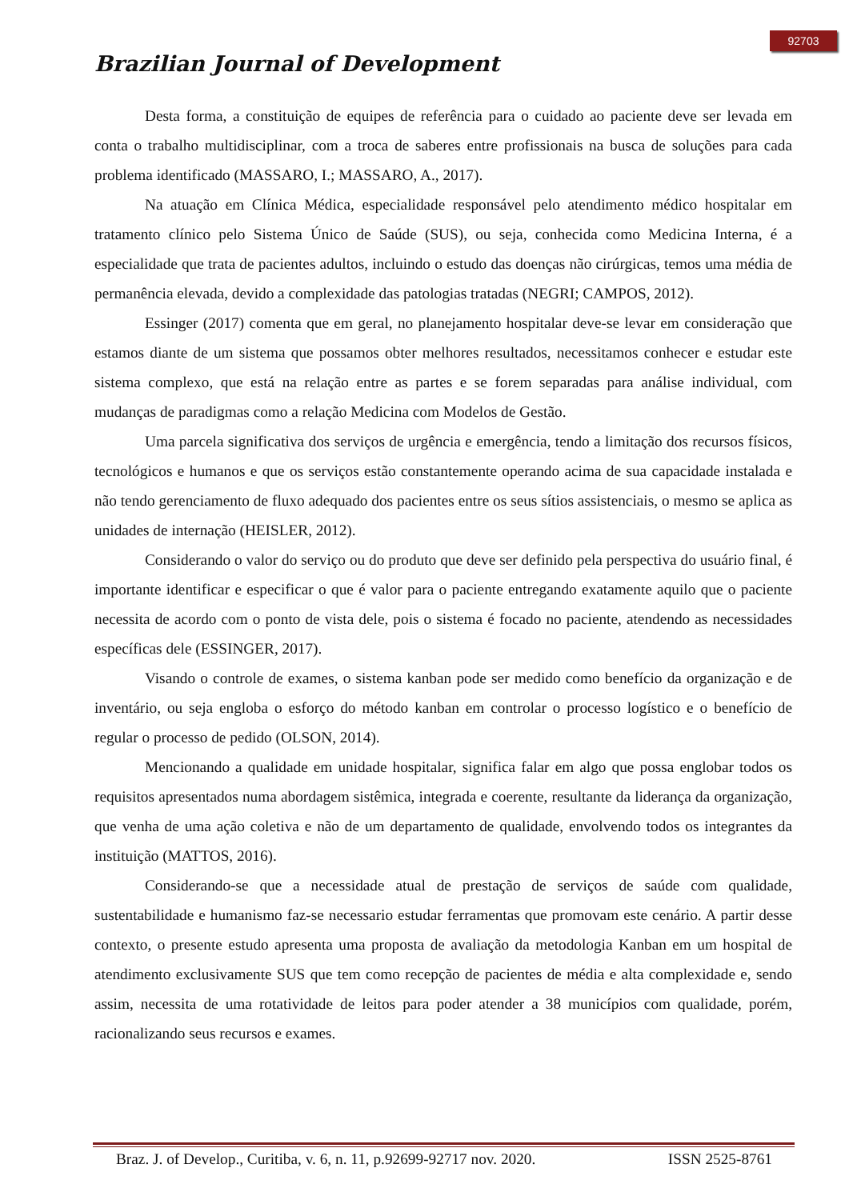92703
Brazilian Journal of Development
Desta forma, a constituição de equipes de referência para o cuidado ao paciente deve ser levada em conta o trabalho multidisciplinar, com a troca de saberes entre profissionais na busca de soluções para cada problema identificado (MASSARO, I.; MASSARO, A., 2017).
Na atuação em Clínica Médica, especialidade responsável pelo atendimento médico hospitalar em tratamento clínico pelo Sistema Único de Saúde (SUS), ou seja, conhecida como Medicina Interna, é a especialidade que trata de pacientes adultos, incluindo o estudo das doenças não cirúrgicas, temos uma média de permanência elevada, devido a complexidade das patologias tratadas (NEGRI; CAMPOS, 2012).
Essinger (2017) comenta que em geral, no planejamento hospitalar deve-se levar em consideração que estamos diante de um sistema que possamos obter melhores resultados, necessitamos conhecer e estudar este sistema complexo, que está na relação entre as partes e se forem separadas para análise individual, com mudanças de paradigmas como a relação Medicina com Modelos de Gestão.
Uma parcela significativa dos serviços de urgência e emergência, tendo a limitação dos recursos físicos, tecnológicos e humanos e que os serviços estão constantemente operando acima de sua capacidade instalada e não tendo gerenciamento de fluxo adequado dos pacientes entre os seus sítios assistenciais, o mesmo se aplica as unidades de internação (HEISLER, 2012).
Considerando o valor do serviço ou do produto que deve ser definido pela perspectiva do usuário final, é importante identificar e especificar o que é valor para o paciente entregando exatamente aquilo que o paciente necessita de acordo com o ponto de vista dele, pois o sistema é focado no paciente, atendendo as necessidades específicas dele (ESSINGER, 2017).
Visando o controle de exames, o sistema kanban pode ser medido como benefício da organização e de inventário, ou seja engloba o esforço do método kanban em controlar o processo logístico e o benefício de regular o processo de pedido (OLSON, 2014).
Mencionando a qualidade em unidade hospitalar, significa falar em algo que possa englobar todos os requisitos apresentados numa abordagem sistêmica, integrada e coerente, resultante da liderança da organização, que venha de uma ação coletiva e não de um departamento de qualidade, envolvendo todos os integrantes da instituição (MATTOS, 2016).
Considerando-se que a necessidade atual de prestação de serviços de saúde com qualidade, sustentabilidade e humanismo faz-se necessario estudar ferramentas que promovam este cenário. A partir desse contexto, o presente estudo apresenta uma proposta de avaliação da metodologia Kanban em um hospital de atendimento exclusivamente SUS que tem como recepção de pacientes de média e alta complexidade e, sendo assim, necessita de uma rotatividade de leitos para poder atender a 38 municípios com qualidade, porém, racionalizando seus recursos e exames.
Braz. J. of Develop., Curitiba, v. 6, n. 11, p.92699-92717 nov. 2020. ISSN 2525-8761